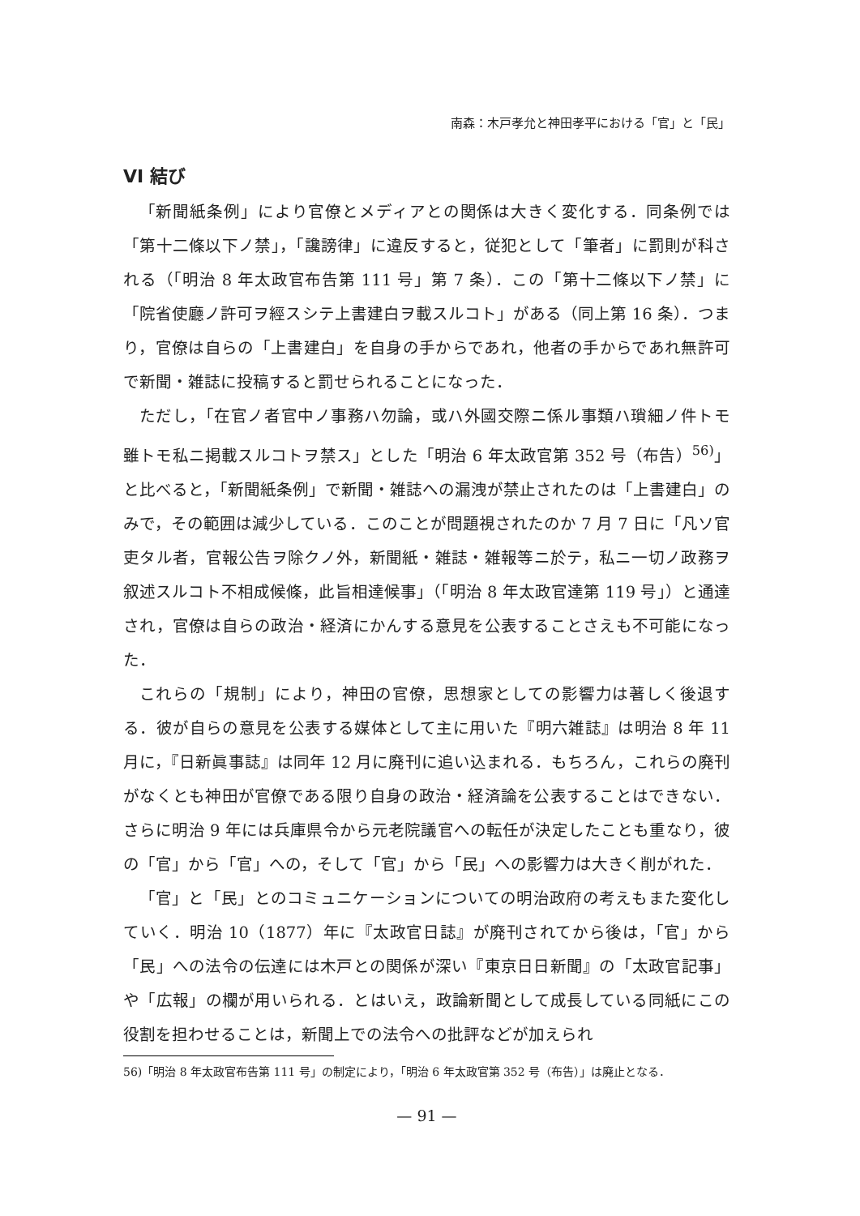南森：木戸孝允と神田孝平における「官」と「民」
VI 結び
「新聞紙条例」により官僚とメディアとの関係は大きく変化する．同条例では「第十二條以下ノ禁」，「讒謗律」に違反すると，従犯として「筆者」に罰則が科される（「明治 8 年太政官布告第 111 号」第 7 条）．この「第十二條以下ノ禁」に「院省使廳ノ許可ヲ經スシテ上書建白ヲ載スルコト」がある（同上第 16 条）．つまり，官僚は自らの「上書建白」を自身の手からであれ，他者の手からであれ無許可で新聞・雑誌に投稿すると罰せられることになった．
ただし，「在官ノ者官中ノ事務ハ勿論，或ハ外國交際ニ係ル事類ハ瑣細ノ件トモ雖トモ私ニ掲載スルコトヲ禁ス」とした「明治 6 年太政官第 352 号（布告）<sup>56)</sup>」と比べると，「新聞紙条例」で新聞・雑誌への漏洩が禁止されたのは「上書建白」のみで，その範囲は減少している．このことが問題視されたのか 7 月 7 日に「凡ソ官吏タル者，官報公告ヲ除クノ外，新聞紙・雑誌・雑報等ニ於テ，私ニ一切ノ政務ヲ叙述スルコト不相成候條，此旨相達候事」（「明治 8 年太政官達第 119 号」）と通達され，官僚は自らの政治・経済にかんする意見を公表することさえも不可能になった．
これらの「規制」により，神田の官僚，思想家としての影響力は著しく後退する．彼が自らの意見を公表する媒体として主に用いた『明六雑誌』は明治 8 年 11 月に，『日新眞事誌』は同年 12 月に廃刊に追い込まれる．もちろん，これらの廃刊がなくとも神田が官僚である限り自身の政治・経済論を公表することはできない．さらに明治 9 年には兵庫県令から元老院議官への転任が決定したことも重なり，彼の「官」から「官」への，そして「官」から「民」への影響力は大きく削がれた．
「官」と「民」とのコミュニケーションについての明治政府の考えもまた変化していく．明治 10（1877）年に『太政官日誌』が廃刊されてから後は，「官」から「民」への法令の伝達には木戸との関係が深い『東京日日新聞』の「太政官記事」や「広報」の欄が用いられる．とはいえ，政論新聞として成長している同紙にこの役割を担わせることは，新聞上での法令への批評などが加えられ
56)「明治 8 年太政官布告第 111 号」の制定により，「明治 6 年太政官第 352 号（布告）」は廃止となる．
— 91 —